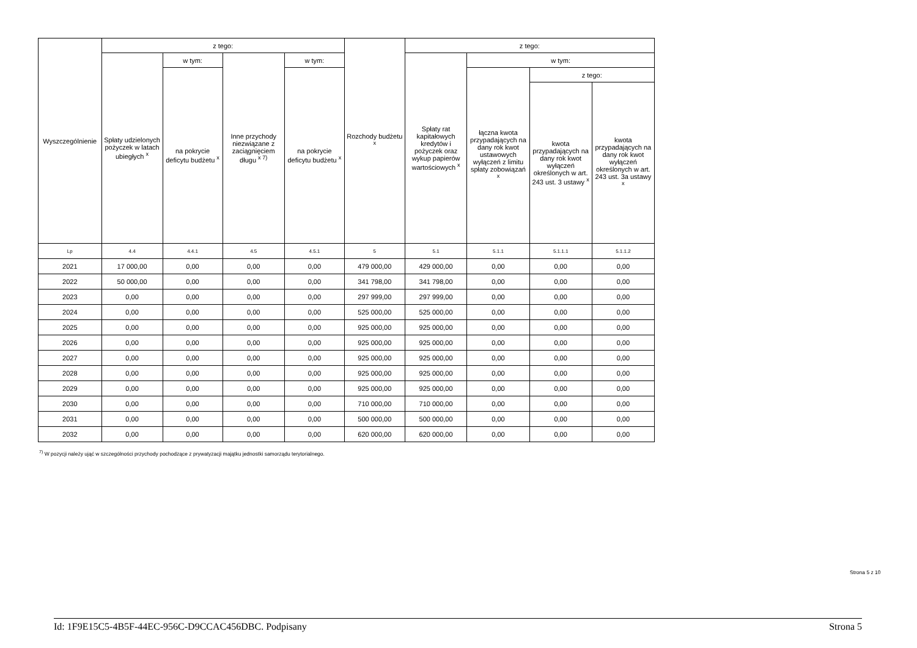| Wyszczególnienie | z tego: | | | | Rozchody budżetu <sup>x</sup> | z tego: | | | |
| --- | --- | --- | --- | --- | --- | --- | --- | --- | --- |
| | Spłaty udzielonych pożyczek w latach ubiegłych <sup>x</sup> | w tym: | Inne przychody niezwiązane z zaciągnięciem długu <sup>x 7)</sup> | w tym: | | Spłaty rat kapitałowych kredytów i pożyczek oraz wykup papierów wartościowych <sup>x</sup> | w tym: | | |
| | | na pokrycie deficytu budżetu <sup>x</sup> | | na pokrycie deficytu budżetu <sup>x</sup> | | | łączna kwota przypadających na dany rok kwot ustawowych wyłączeń z limitu spłaty zobowiązań <sup>x</sup> | z tego: | |
| | | | | | | | | kwota przypadających na dany rok kwot wyłączeń określonych w art. 243 ust. 3 ustawy <sup>x</sup> | kwota przypadających na dany rok kwot wyłączeń określonych w art. 243 ust. 3a ustawy <sup>x</sup> |
| Lp | 4.4 | 4.4.1 | 4.5 | 4.5.1 | 5 | 5.1 | 5.1.1 | 5.1.1.1 | 5.1.1.2 |
| 2021 | 17 000,00 | 0,00 | 0,00 | 0,00 | 479 000,00 | 429 000,00 | 0,00 | 0,00 | 0,00 |
| 2022 | 50 000,00 | 0,00 | 0,00 | 0,00 | 341 798,00 | 341 798,00 | 0,00 | 0,00 | 0,00 |
| 2023 | 0,00 | 0,00 | 0,00 | 0,00 | 297 999,00 | 297 999,00 | 0,00 | 0,00 | 0,00 |
| 2024 | 0,00 | 0,00 | 0,00 | 0,00 | 525 000,00 | 525 000,00 | 0,00 | 0,00 | 0,00 |
| 2025 | 0,00 | 0,00 | 0,00 | 0,00 | 925 000,00 | 925 000,00 | 0,00 | 0,00 | 0,00 |
| 2026 | 0,00 | 0,00 | 0,00 | 0,00 | 925 000,00 | 925 000,00 | 0,00 | 0,00 | 0,00 |
| 2027 | 0,00 | 0,00 | 0,00 | 0,00 | 925 000,00 | 925 000,00 | 0,00 | 0,00 | 0,00 |
| 2028 | 0,00 | 0,00 | 0,00 | 0,00 | 925 000,00 | 925 000,00 | 0,00 | 0,00 | 0,00 |
| 2029 | 0,00 | 0,00 | 0,00 | 0,00 | 925 000,00 | 925 000,00 | 0,00 | 0,00 | 0,00 |
| 2030 | 0,00 | 0,00 | 0,00 | 0,00 | 710 000,00 | 710 000,00 | 0,00 | 0,00 | 0,00 |
| 2031 | 0,00 | 0,00 | 0,00 | 0,00 | 500 000,00 | 500 000,00 | 0,00 | 0,00 | 0,00 |
| 2032 | 0,00 | 0,00 | 0,00 | 0,00 | 620 000,00 | 620 000,00 | 0,00 | 0,00 | 0,00 |
<sup>7)</sup> W pozycji należy ująć w szczególności przychody pochodzące z prywatyzacji majątku jednostki samorządu terytorialnego.
Strona 5 z 10
Id: 1F9E15C5-4B5F-44EC-956C-D9CCAC456DBC. Podpisany Strona 5